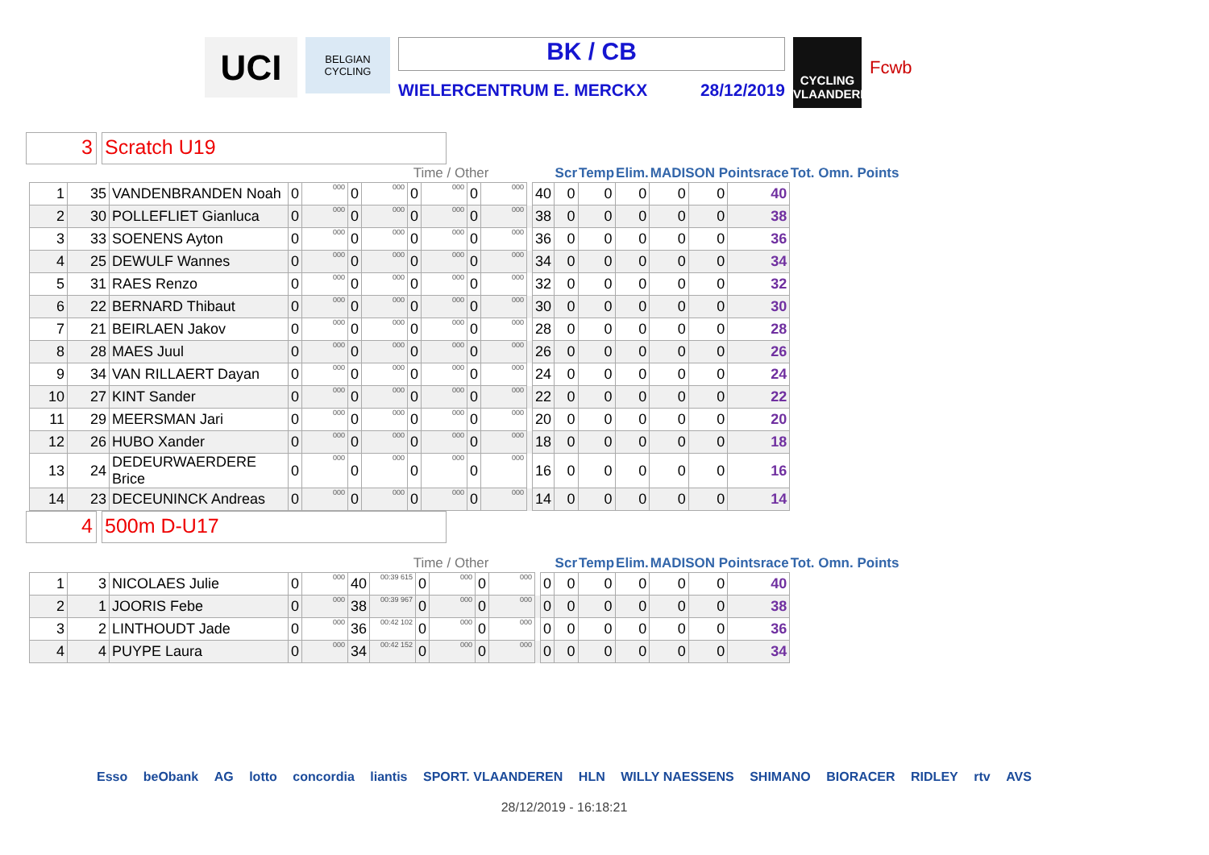UCI
BELGIAN CYCLING
BK / CB
WIELERCENTRUM E. MERCKX 28/12/2019
CYCLING VLAANDEREN
Fcwb
3
Scratch U19
| | | | | | Time / Other | | | | | | | | Scr | Temp | Elim. | MADISON Pointsrace | | | Tot. Omn. Points |
| --- | --- | --- | --- | --- | --- | --- | --- | --- | --- | --- | --- | --- | --- | --- | --- | --- | --- | --- | --- |
| 1 | 35 | VANDENBRANDEN Noah | 0 | 000 | 0 | 000 | 0 | 000 | 0 | 000 | | 40 | 0 | 0 | 0 | 0 | 0 | 40 | |
| 2 | 30 | POLLEFLIET Gianluca | 0 | 000 | 0 | 000 | 0 | 000 | 0 | 000 | | 38 | 0 | 0 | 0 | 0 | 0 | 38 | |
| 3 | 33 | SOENENS Ayton | 0 | 000 | 0 | 000 | 0 | 000 | 0 | 000 | | 36 | 0 | 0 | 0 | 0 | 0 | 36 | |
| 4 | 25 | DEWULF Wannes | 0 | 000 | 0 | 000 | 0 | 000 | 0 | 000 | | 34 | 0 | 0 | 0 | 0 | 0 | 34 | |
| 5 | 31 | RAES Renzo | 0 | 000 | 0 | 000 | 0 | 000 | 0 | 000 | | 32 | 0 | 0 | 0 | 0 | 0 | 32 | |
| 6 | 22 | BERNARD Thibaut | 0 | 000 | 0 | 000 | 0 | 000 | 0 | 000 | | 30 | 0 | 0 | 0 | 0 | 0 | 30 | |
| 7 | 21 | BEIRLAEN Jakov | 0 | 000 | 0 | 000 | 0 | 000 | 0 | 000 | | 28 | 0 | 0 | 0 | 0 | 0 | 28 | |
| 8 | 28 | MAES Juul | 0 | 000 | 0 | 000 | 0 | 000 | 0 | 000 | | 26 | 0 | 0 | 0 | 0 | 0 | 26 | |
| 9 | 34 | VAN RILLAERT Dayan | 0 | 000 | 0 | 000 | 0 | 000 | 0 | 000 | | 24 | 0 | 0 | 0 | 0 | 0 | 24 | |
| 10 | 27 | KINT Sander | 0 | 000 | 0 | 000 | 0 | 000 | 0 | 000 | | 22 | 0 | 0 | 0 | 0 | 0 | 22 | |
| 11 | 29 | MEERSMAN Jari | 0 | 000 | 0 | 000 | 0 | 000 | 0 | 000 | | 20 | 0 | 0 | 0 | 0 | 0 | 20 | |
| 12 | 26 | HUBO Xander | 0 | 000 | 0 | 000 | 0 | 000 | 0 | 000 | | 18 | 0 | 0 | 0 | 0 | 0 | 18 | |
| 13 | 24 | DEDEURWAERDERE Brice | 0 | 000 | 0 | 000 | 0 | 000 | 0 | 000 | | 16 | 0 | 0 | 0 | 0 | 0 | 16 | |
| 14 | 23 | DECEUNINCK Andreas | 0 | 000 | 0 | 000 | 0 | 000 | 0 | 000 | | 14 | 0 | 0 | 0 | 0 | 0 | 14 | |
4
500m D-U17
| | | | | | Time / Other | | | | | | | | Scr | Temp | Elim. | MADISON Pointsrace | | | Tot. Omn. Points |
| --- | --- | --- | --- | --- | --- | --- | --- | --- | --- | --- | --- | --- | --- | --- | --- | --- | --- | --- | --- |
| 1 | 3 | NICOLAES Julie | 0 | 000 | 40 | 00:39 615 | 0 | 000 | 0 | 000 | | 0 | 0 | 0 | 0 | 0 | 0 | 40 | |
| 2 | 1 | JOORIS Febe | 0 | 000 | 38 | 00:39 967 | 0 | 000 | 0 | 000 | | 0 | 0 | 0 | 0 | 0 | 0 | 38 | |
| 3 | 2 | LINTHOUDT Jade | 0 | 000 | 36 | 00:42 102 | 0 | 000 | 0 | 000 | | 0 | 0 | 0 | 0 | 0 | 0 | 36 | |
| 4 | 4 | PUYPE Laura | 0 | 000 | 34 | 00:42 152 | 0 | 000 | 0 | 000 | | 0 | 0 | 0 | 0 | 0 | 0 | 34 | |
Esso beObank AG lotto concordia liantis SPORT. VLAANDEREN HLN WILLY NAESSENS SHIMANO BIORACER RIDLEY rtv AVS
28/12/2019 - 16:18:21